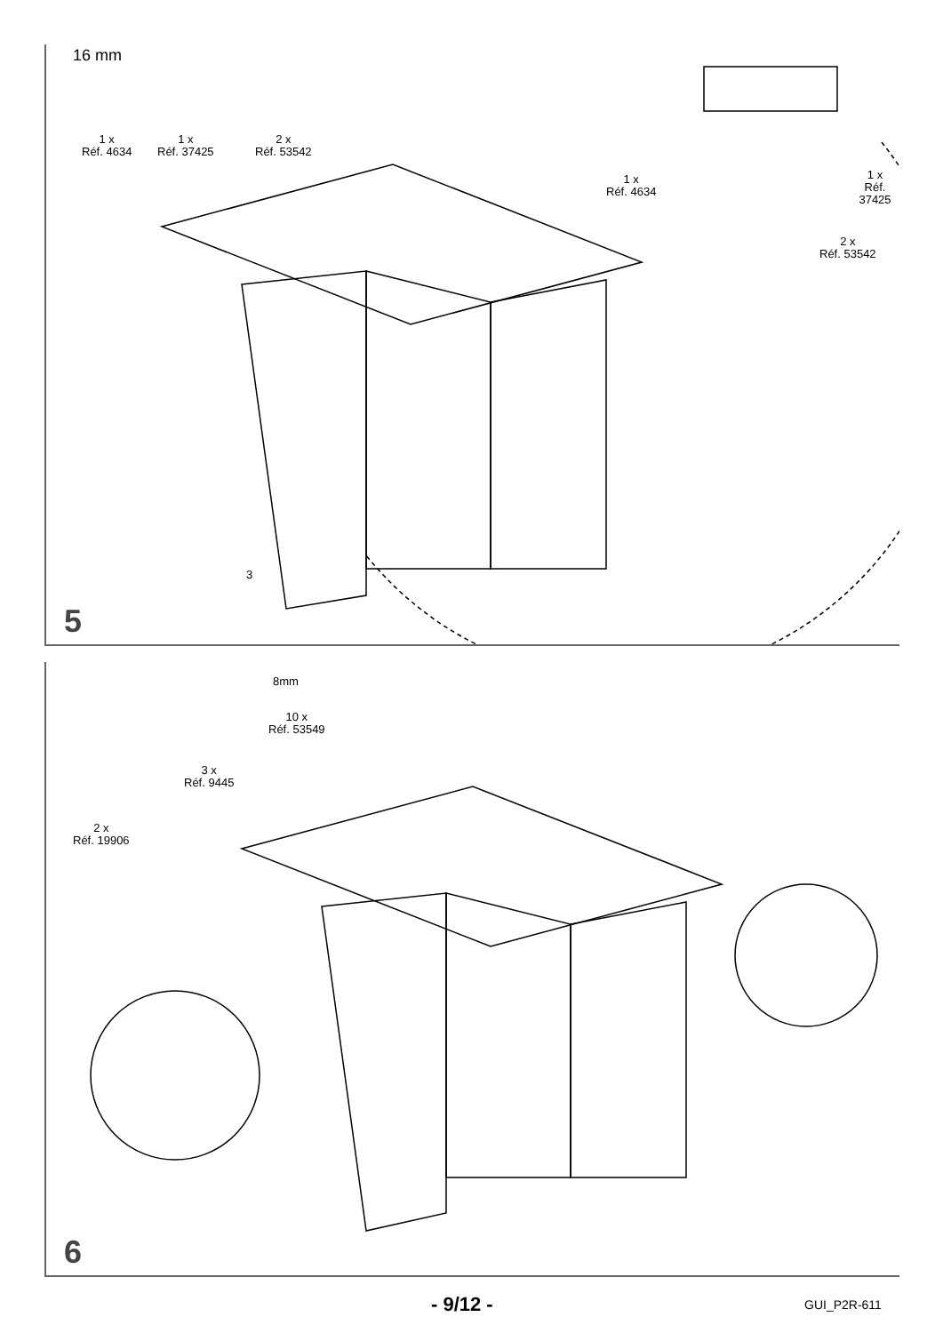1 x
Réf. 4634
1 x
Réf. 37425
2 x
Réf. 53542
16 mm
1 x
Réf. 4634
1 x
Réf. 37425
2 x
Réf. 53542
3
5
2 x
Réf. 19906
3 x
Réf. 9445
10 x
Réf. 53549
8mm
6
- 9/12 - GUI_P2R-611